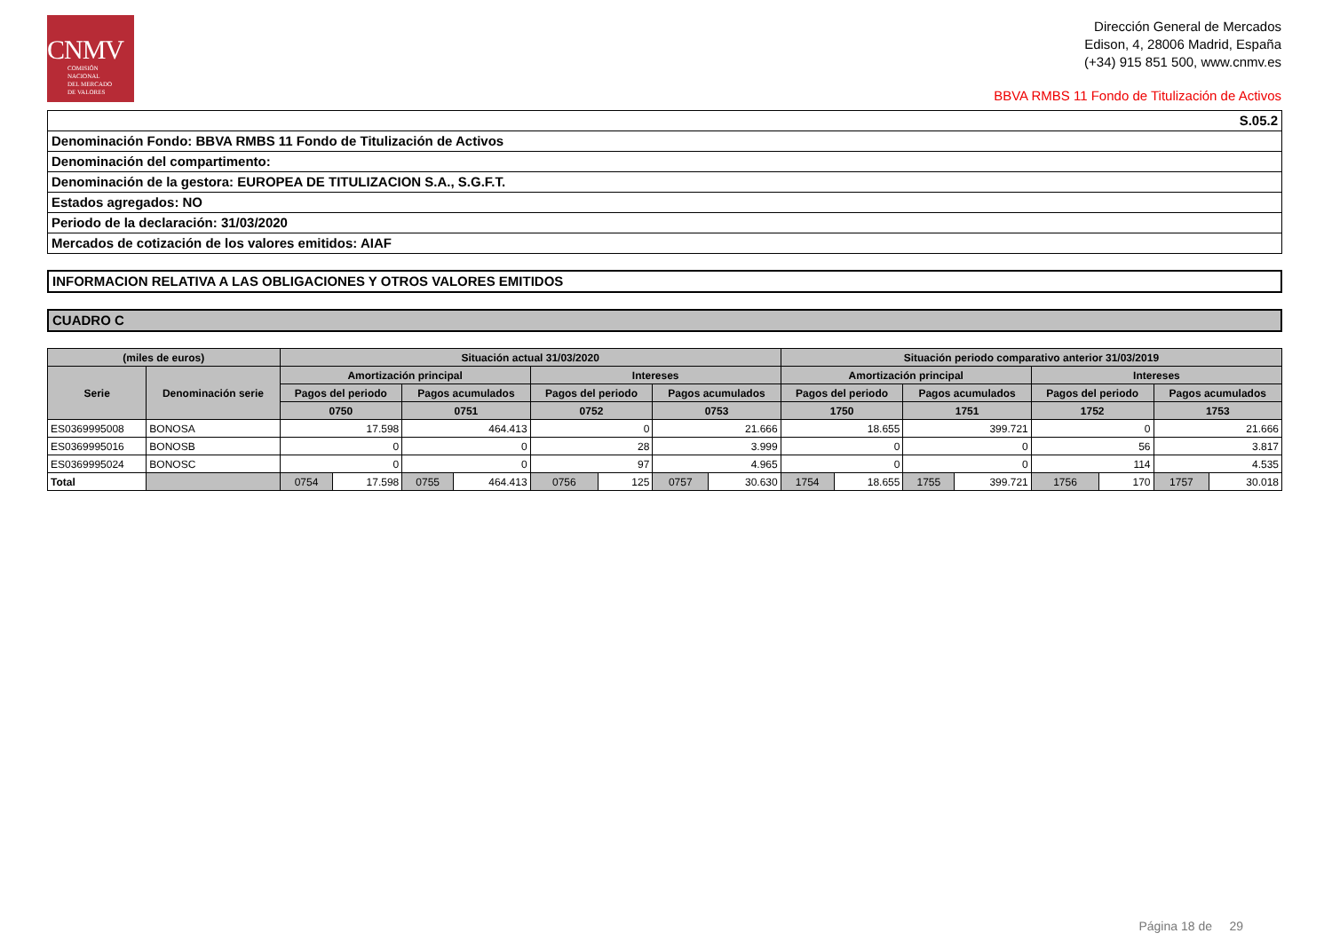CNMV
COMISIÓN
NACIONAL
DEL MERCADO
DE VALORES
Dirección General de Mercados
Edison, 4, 28006 Madrid, España
(+34) 915 851 500, www.cnmv.es
BBVA RMBS 11 Fondo de Titulización de Activos
S.05.2
Denominación Fondo: BBVA RMBS 11 Fondo de Titulización de Activos
Denominación del compartimento:
Denominación de la gestora: EUROPEA DE TITULIZACION S.A., S.G.F.T.
Estados agregados: NO
Periodo de la declaración: 31/03/2020
Mercados de cotización de los valores emitidos: AIAF
INFORMACION RELATIVA A LAS OBLIGACIONES Y OTROS VALORES EMITIDOS
CUADRO C
| (miles de euros) | | Situación actual 31/03/2020 | | | | | | | | Situación periodo comparativo anterior 31/03/2019 | | | | | | | |
| --- | --- | --- | --- | --- | --- | --- | --- | --- | --- | --- | --- | --- | --- | --- | --- | --- | --- |
| Serie | Denominación serie | Amortización principal | | | | Intereses | | | | Amortización principal | | | | Intereses | | | |
| | | Pagos del periodo | | Pagos acumulados | | Pagos del periodo | | Pagos acumulados | | Pagos del periodo | | Pagos acumulados | | Pagos del periodo | | Pagos acumulados | |
| | | 0750 | | 0751 | | 0752 | | 0753 | | 1750 | | 1751 | | 1752 | | 1753 | |
| ES0369995008 | BONOSA | 17.598 | | 464.413 | | 0 | | 21.666 | | 18.655 | | 399.721 | | 0 | | 21.666 | |
| ES0369995016 | BONOSB | 0 | | 0 | | 28 | | 3.999 | | 0 | | 0 | | 56 | | 3.817 | |
| ES0369995024 | BONOSC | 0 | | 0 | | 97 | | 4.965 | | 0 | | 0 | | 114 | | 4.535 | |
| Total | | 0754 | 17.598 | 0755 | 464.413 | 0756 | 125 | 0757 | 30.630 | 1754 | 18.655 | 1755 | 399.721 | 1756 | 170 | 1757 | 30.018 |
Página 18 de 29